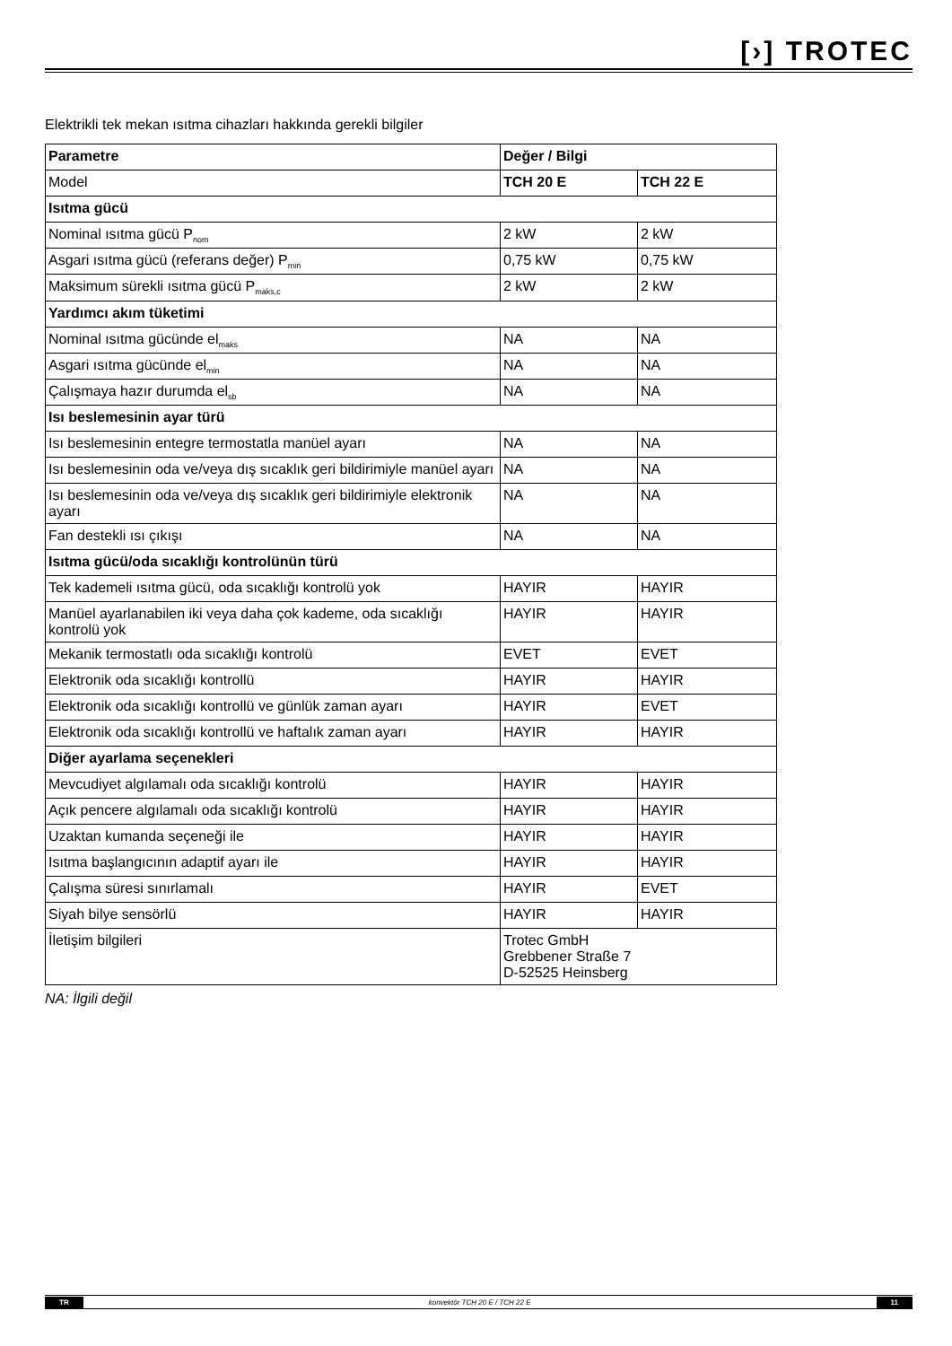[›] TROTEC
Elektrikli tek mekan ısıtma cihazları hakkında gerekli bilgiler
| Parametre | Değer / Bilgi | |
| --- | --- | --- |
| Model | TCH 20 E | TCH 22 E |
| Isıtma gücü | | |
| Nominal ısıtma gücü P<sub>nom</sub> | 2 kW | 2 kW |
| Asgari ısıtma gücü (referans değer) P<sub>min</sub> | 0,75 kW | 0,75 kW |
| Maksimum sürekli ısıtma gücü P<sub>maks,c</sub> | 2 kW | 2 kW |
| Yardımcı akım tüketimi | | |
| Nominal ısıtma gücünde el<sub>maks</sub> | NA | NA |
| Asgari ısıtma gücünde el<sub>min</sub> | NA | NA |
| Çalışmaya hazır durumda el<sub>sb</sub> | NA | NA |
| Isı beslemesinin ayar türü | | |
| Isı beslemesinin entegre termostatla manüel ayarı | NA | NA |
| Isı beslemesinin oda ve/veya dış sıcaklık geri bildirimiyle manüel ayarı | NA | NA |
| Isı beslemesinin oda ve/veya dış sıcaklık geri bildirimiyle elektronik ayarı | NA | NA |
| Fan destekli ısı çıkışı | NA | NA |
| Isıtma gücü/oda sıcaklığı kontrolünün türü | | |
| Tek kademeli ısıtma gücü, oda sıcaklığı kontrolü yok | HAYIR | HAYIR |
| Manüel ayarlanabilen iki veya daha çok kademe, oda sıcaklığı kontrolü yok | HAYIR | HAYIR |
| Mekanik termostatlı oda sıcaklığı kontrolü | EVET | EVET |
| Elektronik oda sıcaklığı kontrollü | HAYIR | HAYIR |
| Elektronik oda sıcaklığı kontrollü ve günlük zaman ayarı | HAYIR | EVET |
| Elektronik oda sıcaklığı kontrollü ve haftalık zaman ayarı | HAYIR | HAYIR |
| Diğer ayarlama seçenekleri | | |
| Mevcudiyet algılamalı oda sıcaklığı kontrolü | HAYIR | HAYIR |
| Açık pencere algılamalı oda sıcaklığı kontrolü | HAYIR | HAYIR |
| Uzaktan kumanda seçeneği ile | HAYIR | HAYIR |
| Isıtma başlangıcının adaptif ayarı ile | HAYIR | HAYIR |
| Çalışma süresi sınırlamalı | HAYIR | EVET |
| Siyah bilye sensörlü | HAYIR | HAYIR |
| İletişim bilgileri | Trotec GmbH Grebbener Straße 7 D-52525 Heinsberg | |
NA: İlgili değil
TR konvektör TCH 20 E / TCH 22 E 11